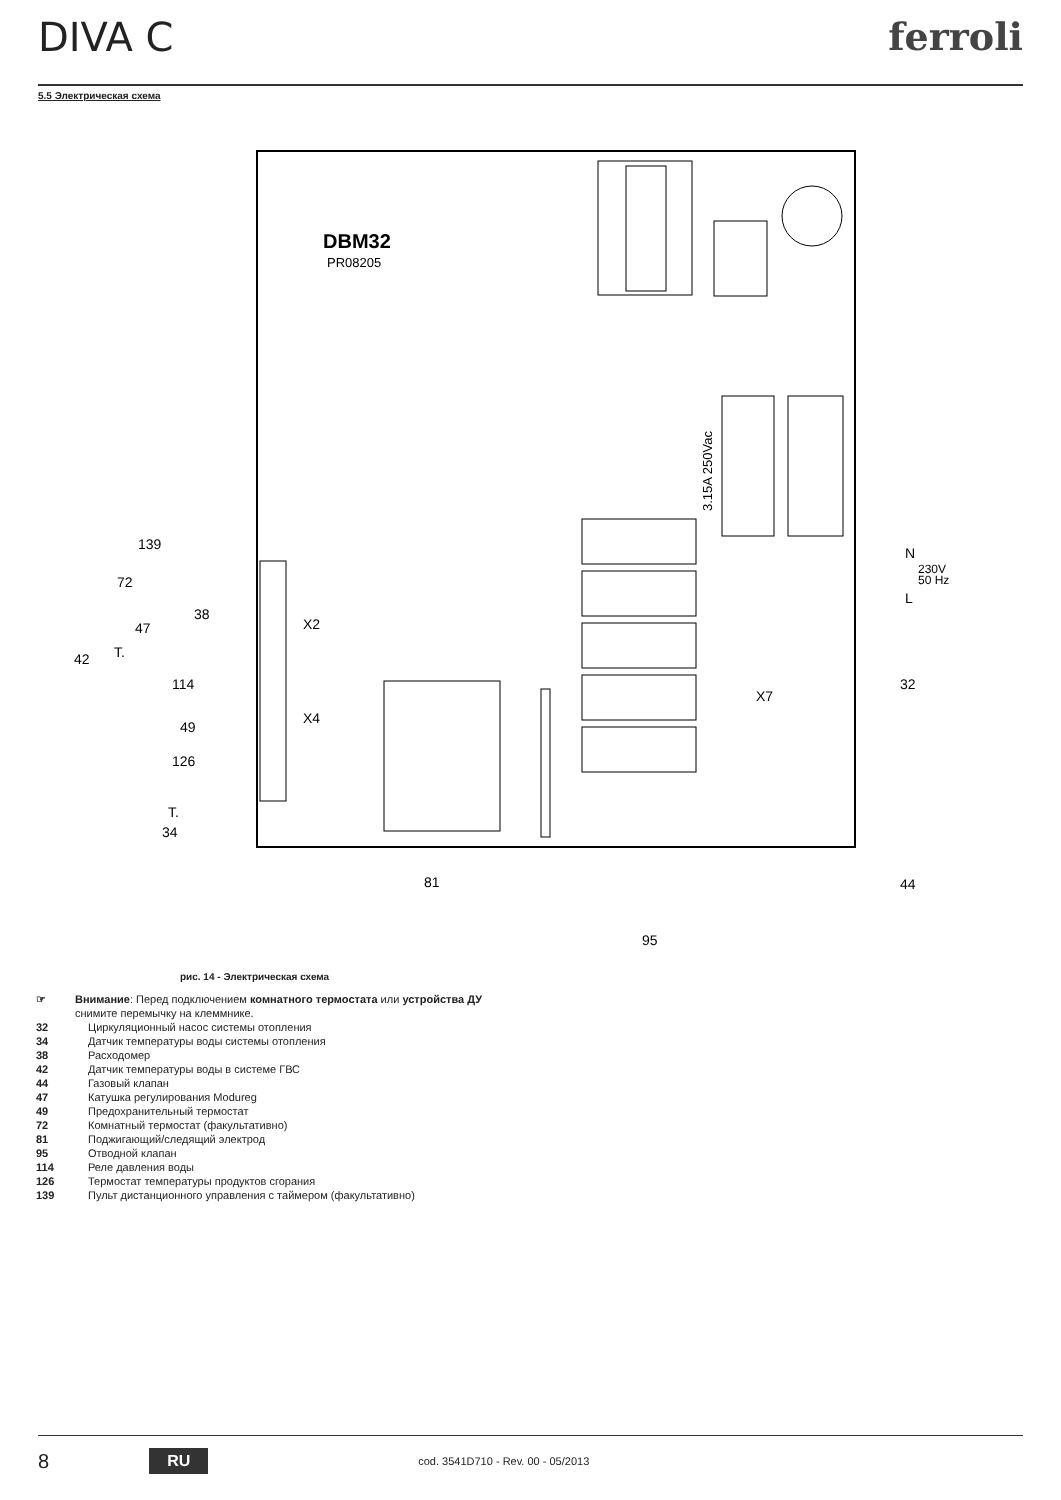DIVA C ferroli
5.5 Электрическая схема
DBM32
PR08205
3.15A 250Vac
139
72
38
47
X2
42
T.
114
X4
49
126
T.
34
N
230V
50 Hz
L
32
X7
81
44
95
рис. 14 - Электрическая схема
☞ Внимание: Перед подключением комнатного термостата или устройства ДУ снимите перемычку на клеммнике.
32 Циркуляционный насос системы отопления
34 Датчик температуры воды системы отопления
38 Расходомер
42 Датчик температуры воды в системе ГВС
44 Газовый клапан
47 Катушка регулирования Modureg
49 Предохранительный термостат
72 Комнатный термостат (факультативно)
81 Поджигающий/следящий электрод
95 Отводной клапан
114 Реле давления воды
126 Термостат температуры продуктов сгорания
139 Пульт дистанционного управления с таймером (факультативно)
8 RU cod. 3541D710 - Rev. 00 - 05/2013